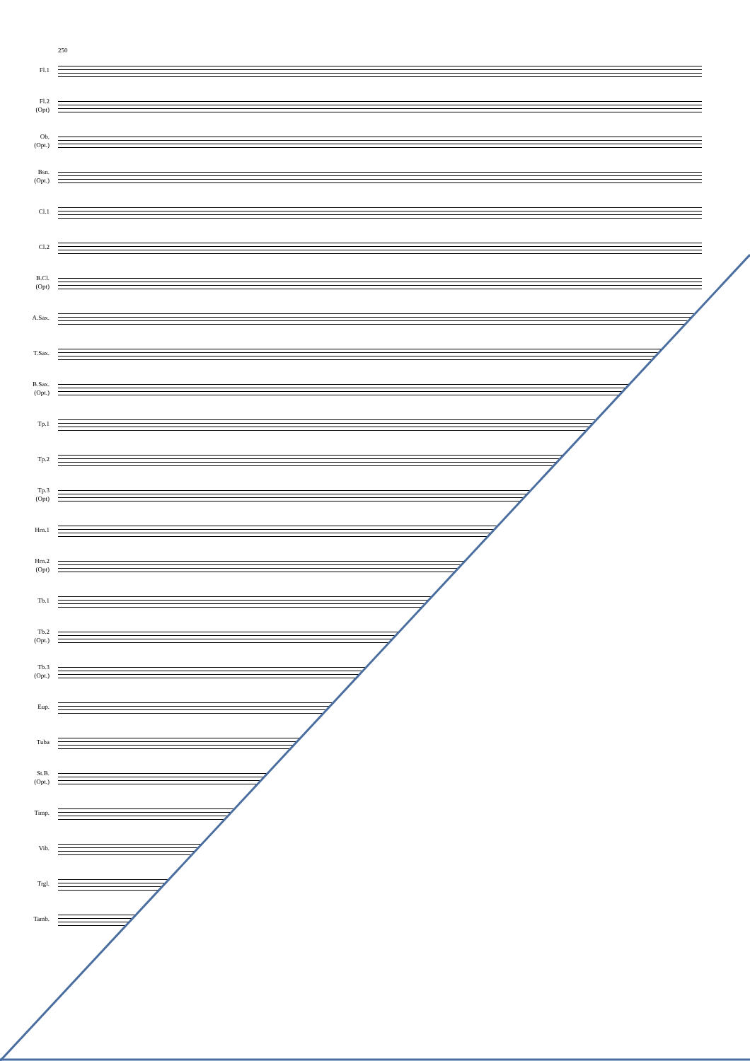250
Fl.1
Fl.2
(Opt)
Ob.
(Opt.)
Bsn.
(Opt.)
Cl.1
Cl.2
B.Cl.
(Opt)
A.Sax.
T.Sax.
B.Sax.
(Opt.)
Tp.1
Tp.2
Tp.3
(Opt)
Hrn.1
Hrn.2
(Opt)
Tb.1
Tb.2
(Opt.)
Tb.3
(Opt.)
Eup.
Tuba
St.B.
(Opt.)
Timp.
Vib.
Trgl.
Tamb.